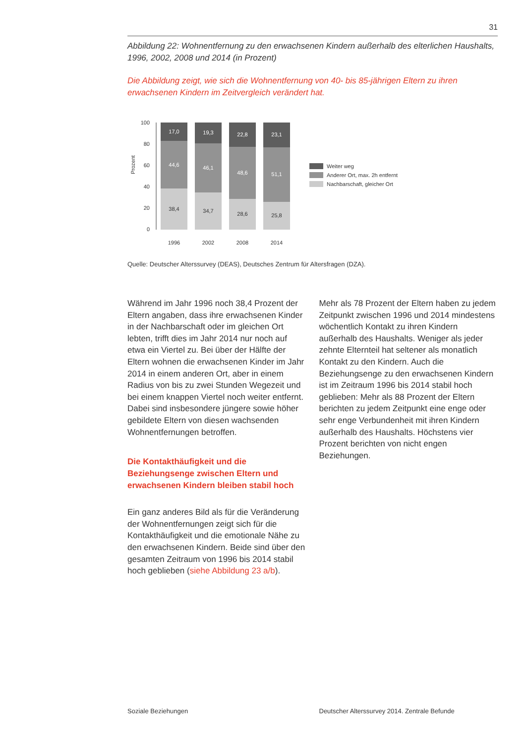31
Abbildung 22: Wohnentfernung zu den erwachsenen Kindern außerhalb des elterlichen Haushalts, 1996, 2002, 2008 und 2014 (in Prozent)
Die Abbildung zeigt, wie sich die Wohnentfernung von 40- bis 85-jährigen Eltern zu ihren erwachsenen Kindern im Zeitvergleich verändert hat.
Prozent
20
40
60
80
100
0
17,0
19,3
22,8
23,1
44,6
46,1
48,6
51,1
38,4
34,7
28,6
25,8
1996
2002
2008
2014
Weiter weg
Anderer Ort, max. 2h entfernt
Nachbarschaft, gleicher Ort
Quelle: Deutscher Alterssurvey (DEAS), Deutsches Zentrum für Altersfragen (DZA).
Während im Jahr 1996 noch 38,4 Prozent der Eltern angaben, dass ihre erwachsenen Kinder in der Nachbarschaft oder im gleichen Ort lebten, trifft dies im Jahr 2014 nur noch auf etwa ein Viertel zu. Bei über der Hälfte der Eltern wohnen die erwachsenen Kinder im Jahr 2014 in einem anderen Ort, aber in einem Radius von bis zu zwei Stunden Wegezeit und bei einem knappen Viertel noch weiter entfernt. Dabei sind insbesondere jüngere sowie höher gebildete Eltern von diesen wachsenden Wohnentfernungen betroffen.
Die Kontakthäufigkeit und die Beziehungsenge zwischen Eltern und erwachsenen Kindern bleiben stabil hoch
Ein ganz anderes Bild als für die Veränderung der Wohnentfernungen zeigt sich für die Kontakthäufigkeit und die emotionale Nähe zu den erwachsenen Kindern. Beide sind über den gesamten Zeitraum von 1996 bis 2014 stabil hoch geblieben (siehe Abbildung 23 a/b).
Mehr als 78 Prozent der Eltern haben zu jedem Zeitpunkt zwischen 1996 und 2014 mindestens wöchentlich Kontakt zu ihren Kindern außerhalb des Haushalts. Weniger als jeder zehnte Elternteil hat seltener als monatlich Kontakt zu den Kindern. Auch die Beziehungsenge zu den erwachsenen Kindern ist im Zeitraum 1996 bis 2014 stabil hoch geblieben: Mehr als 88 Prozent der Eltern berichten zu jedem Zeitpunkt eine enge oder sehr enge Verbundenheit mit ihren Kindern außerhalb des Haushalts. Höchstens vier Prozent berichten von nicht engen Beziehungen.
Soziale Beziehungen Deutscher Alterssurvey 2014. Zentrale Befunde